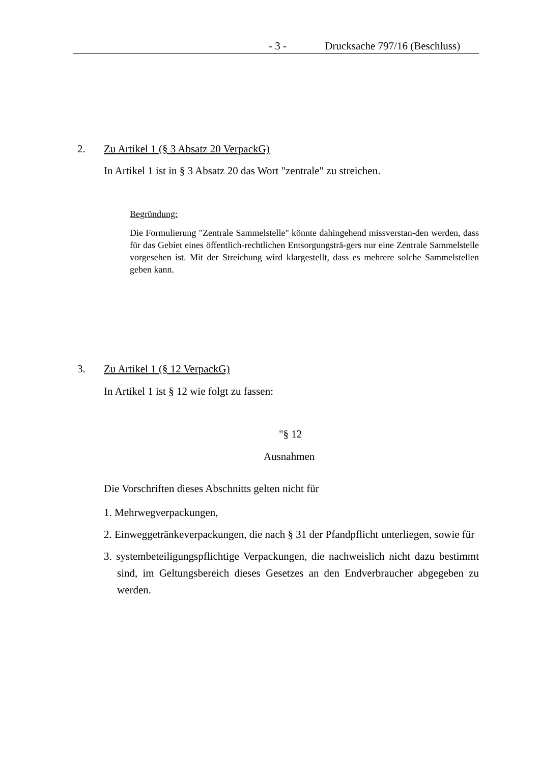- 3 - Drucksache 797/16 (Beschluss)
2. Zu Artikel 1 (§ 3 Absatz 20 VerpackG)
In Artikel 1 ist in § 3 Absatz 20 das Wort "zentrale" zu streichen.
Begründung:
Die Formulierung "Zentrale Sammelstelle" könnte dahingehend missverstan-den werden, dass für das Gebiet eines öffentlich-rechtlichen Entsorgungsträ-gers nur eine Zentrale Sammelstelle vorgesehen ist. Mit der Streichung wird klargestellt, dass es mehrere solche Sammelstellen geben kann.
3. Zu Artikel 1 (§ 12 VerpackG)
In Artikel 1 ist § 12 wie folgt zu fassen:
"§ 12
Ausnahmen
Die Vorschriften dieses Abschnitts gelten nicht für
1. Mehrwegverpackungen,
2. Einweggetränkeverpackungen, die nach § 31 der Pfandpflicht unterliegen, sowie für
3. systembeteiligungspflichtige Verpackungen, die nachweislich nicht dazu bestimmt sind, im Geltungsbereich dieses Gesetzes an den Endverbraucher abgegeben zu werden.